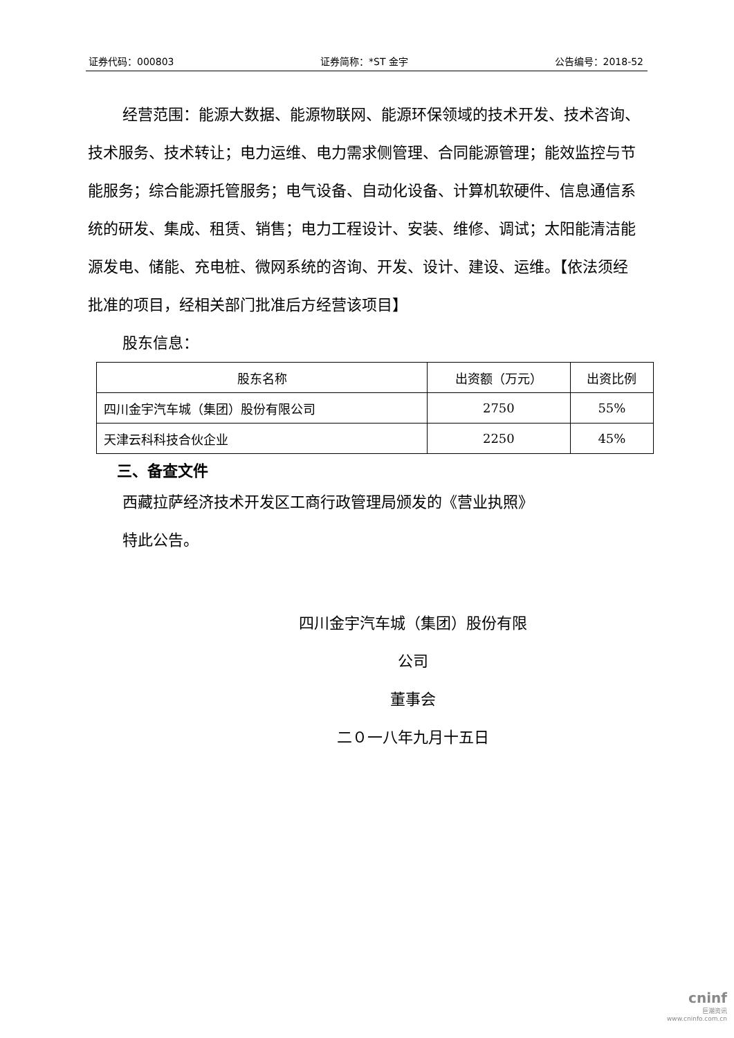证券代码：000803 证券简称：*ST 金宇 公告编号：2018-52
经营范围：能源大数据、能源物联网、能源环保领域的技术开发、技术咨询、技术服务、技术转让；电力运维、电力需求侧管理、合同能源管理；能效监控与节能服务；综合能源托管服务；电气设备、自动化设备、计算机软硬件、信息通信系统的研发、集成、租赁、销售；电力工程设计、安装、维修、调试；太阳能清洁能源发电、储能、充电桩、微网系统的咨询、开发、设计、建设、运维。【依法须经批准的项目，经相关部门批准后方经营该项目】
股东信息：
| 股东名称 | 出资额（万元） | 出资比例 |
| --- | --- | --- |
| 四川金宇汽车城（集团）股份有限公司 | 2750 | 55% |
| 天津云科科技合伙企业 | 2250 | 45% |
三、备查文件
西藏拉萨经济技术开发区工商行政管理局颁发的《营业执照》
特此公告。
四川金宇汽车城（集团）股份有限公司
董事会
二０一八年九月十五日
cninf
巨潮资讯
www.cninfo.com.cn